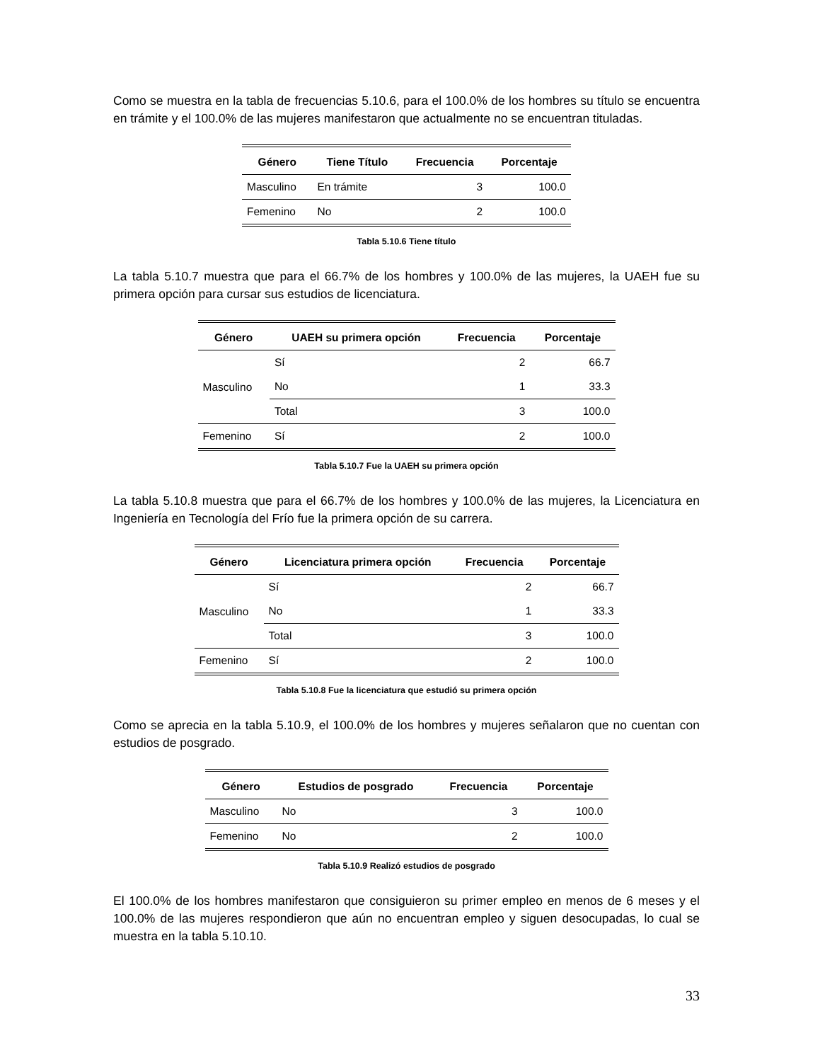Como se muestra en la tabla de frecuencias 5.10.6, para el 100.0% de los hombres su título se encuentra en trámite y el 100.0% de las mujeres manifestaron que actualmente no se encuentran tituladas.
| Género | Tiene Título | Frecuencia | Porcentaje |
| --- | --- | --- | --- |
| Masculino | En trámite | 3 | 100.0 |
| Femenino | No | 2 | 100.0 |
Tabla 5.10.6 Tiene título
La tabla 5.10.7 muestra que para el 66.7% de los hombres y 100.0% de las mujeres, la UAEH fue su primera opción para cursar sus estudios de licenciatura.
| Género | UAEH su primera opción | Frecuencia | Porcentaje |
| --- | --- | --- | --- |
| Masculino | Sí | 2 | 66.7 |
| | No | 1 | 33.3 |
| | Total | 3 | 100.0 |
| Femenino | Sí | 2 | 100.0 |
Tabla 5.10.7 Fue la UAEH su primera opción
La tabla 5.10.8 muestra que para el 66.7% de los hombres y 100.0% de las mujeres, la Licenciatura en Ingeniería en Tecnología del Frío fue la primera opción de su carrera.
| Género | Licenciatura primera opción | Frecuencia | Porcentaje |
| --- | --- | --- | --- |
| Masculino | Sí | 2 | 66.7 |
| | No | 1 | 33.3 |
| | Total | 3 | 100.0 |
| Femenino | Sí | 2 | 100.0 |
Tabla 5.10.8 Fue la licenciatura que estudió su primera opción
Como se aprecia en la tabla 5.10.9, el 100.0% de los hombres y mujeres señalaron que no cuentan con estudios de posgrado.
| Género | Estudios de posgrado | Frecuencia | Porcentaje |
| --- | --- | --- | --- |
| Masculino | No | 3 | 100.0 |
| Femenino | No | 2 | 100.0 |
Tabla 5.10.9 Realizó estudios de posgrado
El 100.0% de los hombres manifestaron que consiguieron su primer empleo en menos de 6 meses y el 100.0% de las mujeres respondieron que aún no encuentran empleo y siguen desocupadas, lo cual se muestra en la tabla 5.10.10.
33